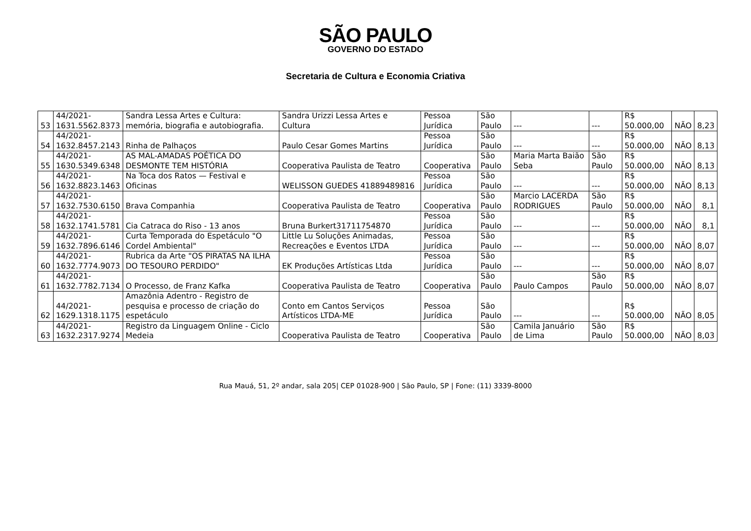SÃO PAULO
GOVERNO DO ESTADO
Secretaria de Cultura e Economia Criativa
| 53 | 44/2021- 1631.5562.8373 | Sandra Lessa Artes e Cultura: memória, biografia e autobiografia. | Sandra Urizzi Lessa Artes e Cultura | Pessoa Jurídica | São Paulo | --- | --- | R$ 50.000,00 | NÃO | 8,23 |
| 54 | 44/2021- 1632.8457.2143 | Rinha de Palhaços | Paulo Cesar Gomes Martins | Pessoa Jurídica | São Paulo | --- | --- | R$ 50.000,00 | NÃO | 8,13 |
| 55 | 44/2021- 1630.5349.6348 | AS MAL-AMADAS POÉTICA DO DESMONTE TEM HISTÓRIA | Cooperativa Paulista de Teatro | Cooperativa | São Paulo | Maria Marta Baião Seba | São Paulo | R$ 50.000,00 | NÃO | 8,13 |
| 56 | 44/2021- 1632.8823.1463 | Na Toca dos Ratos — Festival e Oficinas | WELISSON GUEDES 41889489816 | Pessoa Jurídica | São Paulo | --- | --- | R$ 50.000,00 | NÃO | 8,13 |
| 57 | 44/2021- 1632.7530.6150 | Brava Companhia | Cooperativa Paulista de Teatro | Cooperativa | São Paulo | Marcio LACERDA RODRIGUES | São Paulo | R$ 50.000,00 | NÃO | 8,1 |
| 58 | 44/2021- 1632.1741.5781 | Cia Catraca do Riso - 13 anos | Bruna Burkert31711754870 | Pessoa Jurídica | São Paulo | --- | --- | R$ 50.000,00 | NÃO | 8,1 |
| 59 | 44/2021- 1632.7896.6146 | Curta Temporada do Espetáculo "O Cordel Ambiental" | Little Lu Soluções Animadas, Recreações e Eventos LTDA | Pessoa Jurídica | São Paulo | --- | --- | R$ 50.000,00 | NÃO | 8,07 |
| 60 | 44/2021- 1632.7774.9073 | Rubrica da Arte "OS PIRATAS NA ILHA DO TESOURO PERDIDO" | EK Produções Artísticas Ltda | Pessoa Jurídica | São Paulo | --- | --- | R$ 50.000,00 | NÃO | 8,07 |
| 61 | 44/2021- 1632.7782.7134 | O Processo, de Franz Kafka | Cooperativa Paulista de Teatro | Cooperativa | São Paulo | Paulo Campos | São Paulo | R$ 50.000,00 | NÃO | 8,07 |
| 62 | 44/2021- 1629.1318.1175 | Amazônia Adentro - Registro de pesquisa e processo de criação do espetáculo | Conto em Cantos Serviços Artísticos LTDA-ME | Pessoa Jurídica | São Paulo | --- | --- | R$ 50.000,00 | NÃO | 8,05 |
| 63 | 44/2021- 1632.2317.9274 | Registro da Linguagem Online - Ciclo Medeia | Cooperativa Paulista de Teatro | Cooperativa | São Paulo | Camila Januário de Lima | São Paulo | R$ 50.000,00 | NÃO | 8,03 |
Rua Mauá, 51, 2º andar, sala 205| CEP 01028-900 | São Paulo, SP | Fone: (11) 3339-8000